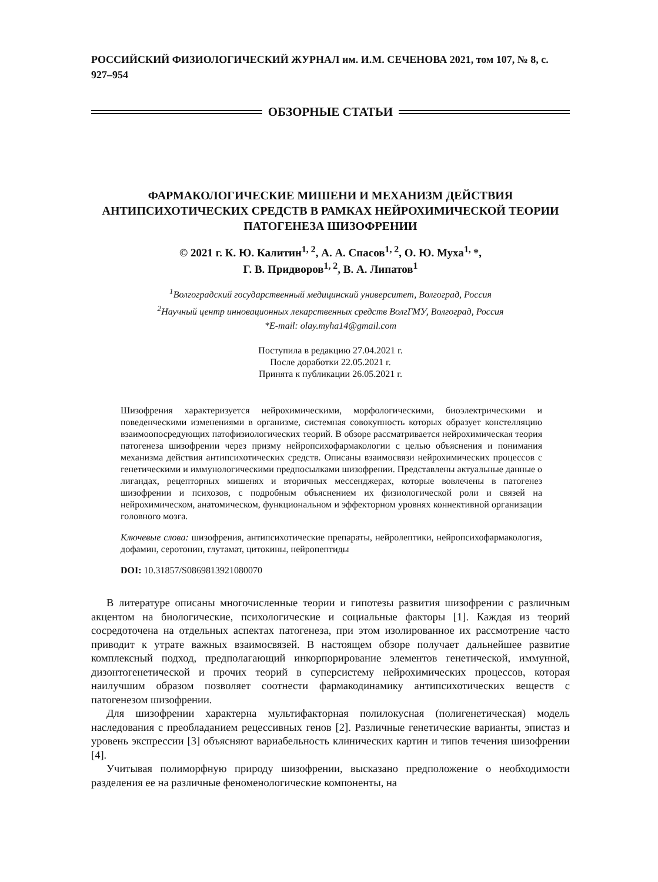РОССИЙСКИЙ ФИЗИОЛОГИЧЕСКИЙ ЖУРНАЛ им. И.М. СЕЧЕНОВА 2021, том 107, № 8, с. 927–954
ОБЗОРНЫЕ СТАТЬИ
ФАРМАКОЛОГИЧЕСКИЕ МИШЕНИ И МЕХАНИЗМ ДЕЙСТВИЯ АНТИПСИХОТИЧЕСКИХ СРЕДСТВ В РАМКАХ НЕЙРОХИМИЧЕСКОЙ ТЕОРИИ ПАТОГЕНЕЗА ШИЗОФРЕНИИ
© 2021 г. К. Ю. Калитин<sup>1, 2</sup>, А. А. Спасов<sup>1, 2</sup>, О. Ю. Муха<sup>1,</sup>*,
Г. В. Придворов<sup>1, 2</sup>, В. А. Липатов<sup>1</sup>
<sup>1</sup> Волгоградский государственный медицинский университет, Волгоград, Россия
<sup>2</sup> Научный центр инновационных лекарственных средств ВолгГМУ, Волгоград, Россия
*E-mail: olay.myha14@gmail.com
Поступила в редакцию 27.04.2021 г.
После доработки 22.05.2021 г.
Принята к публикации 26.05.2021 г.
Шизофрения характеризуется нейрохимическими, морфологическими, биоэлектрическими и поведенческими изменениями в организме, системная совокупность которых образует констелляцию взаимоопосредующих патофизиологических теорий. В обзоре рассматривается нейрохимическая теория патогенеза шизофрении через призму нейропсихофармакологии с целью объяснения и понимания механизма действия антипсихотических средств. Описаны взаимосвязи нейрохимических процессов с генетическими и иммунологическими предпосылками шизофрении. Представлены актуальные данные о лигандах, рецепторных мишенях и вторичных мессенджерах, которые вовлечены в патогенез шизофрении и психозов, с подробным объяснением их физиологической роли и связей на нейрохимическом, анатомическом, функциональном и эффекторном уровнях коннективной организации головного мозга.
Ключевые слова: шизофрения, антипсихотические препараты, нейролептики, нейропсихофармакология, дофамин, серотонин, глутамат, цитокины, нейропептиды
DOI: 10.31857/S0869813921080070
В литературе описаны многочисленные теории и гипотезы развития шизофрении с различным акцентом на биологические, психологические и социальные факторы [1]. Каждая из теорий сосредоточена на отдельных аспектах патогенеза, при этом изолированное их рассмотрение часто приводит к утрате важных взаимосвязей. В настоящем обзоре получает дальнейшее развитие комплексный подход, предполагающий инкорпорирование элементов генетической, иммунной, дизонтогенетической и прочих теорий в суперсистему нейрохимических процессов, которая наилучшим образом позволяет соотнести фармакодинамику антипсихотических веществ с патогенезом шизофрении.
Для шизофрении характерна мультифакторная полилокусная (полигенетическая) модель наследования с преобладанием рецессивных генов [2]. Различные генетические варианты, эпистаз и уровень экспрессии [3] объясняют вариабельность клинических картин и типов течения шизофрении [4].
Учитывая полиморфную природу шизофрении, высказано предположение о необходимости разделения ее на различные феноменологические компоненты, на